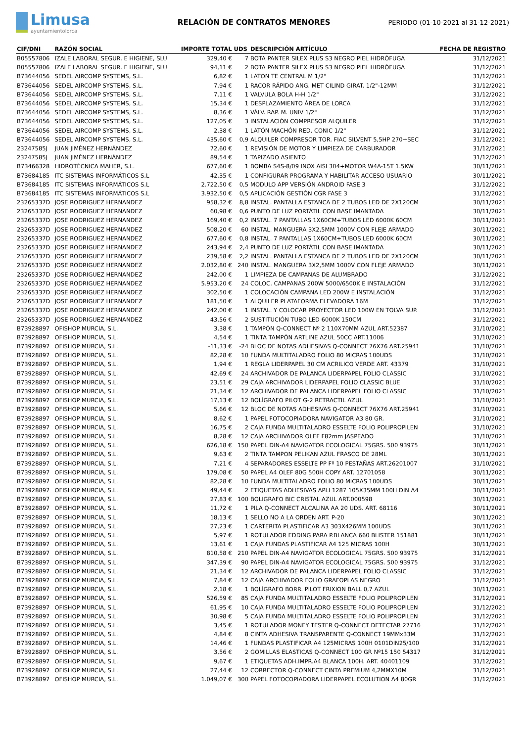Limusa
ayuntamientolorca
RELACIÓN DE CONTRATOS MENORES
PERIODO (01-10-2021 al 31-12-2021)
| CIF/DNI | RAZÓN SOCIAL | IMPORTE TOTAL | UDS | DESCRIPCIÓN ARTÍCULO | FECHA DE REGISTRO |
| --- | --- | --- | --- | --- | --- |
| B05557806 | IZALE LABORAL SEGUR. E HIGIENE, SLU | 329,40 € | 7 | BOTA PANTER SILEX PLUS S3 NEGRO PIEL HIDRÓFUGA | 31/12/2021 |
| B05557806 | IZALE LABORAL SEGUR. E HIGIENE, SLU | 94,11 € | 2 | BOTA PANTER SILEX PLUS S3 NEGRO PIEL HIDRÓFUGA | 31/12/2021 |
| B73644056 | SEDEL AIRCOMP SYSTEMS, S.L. | 6,82 € | 1 | LATON TE CENTRAL M 1/2" | 31/12/2021 |
| B73644056 | SEDEL AIRCOMP SYSTEMS, S.L. | 7,94 € | 1 | RACOR RÁPIDO ANG. MET CILIND GIRAT. 1/2"-12MM | 31/12/2021 |
| B73644056 | SEDEL AIRCOMP SYSTEMS, S.L. | 7,11 € | 1 | VALVULA BOLA H-H 1/2" | 31/12/2021 |
| B73644056 | SEDEL AIRCOMP SYSTEMS, S.L. | 15,34 € | 1 | DESPLAZAMIENTO ÁREA DE LORCA | 31/12/2021 |
| B73644056 | SEDEL AIRCOMP SYSTEMS, S.L. | 8,36 € | 1 | VÁLV. RAP. M. UNIV 1/2" | 31/12/2021 |
| B73644056 | SEDEL AIRCOMP SYSTEMS, S.L. | 127,05 € | 3 | INSTALACIÓN COMPRESOR ALQUILER | 31/12/2021 |
| B73644056 | SEDEL AIRCOMP SYSTEMS, S.L. | 2,38 € | 1 | LATÓN MACHÓN RED. CONIC 1/2" | 31/12/2021 |
| B73644056 | SEDEL AIRCOMP SYSTEMS, S.L. | 435,60 € | 0,9 | ALQUILER COMPRESOR TOR. FIAC SILVENT 5,5HP 270+SEC | 31/12/2021 |
| 23247585J | JUAN JIMÉNEZ HERNÁNDEZ | 72,60 € | 1 | REVISIÓN DE MOTOR Y LIMPIEZA DE CARBURADOR | 31/12/2021 |
| 23247585J | JUAN JIMÉNEZ HERNÁNDEZ | 89,54 € | 1 | TAPIZADO ASIENTO | 31/12/2021 |
| B73466328 | HIDROTÉCNICA MAHER, S.L. | 677,60 € | 1 | BOMBA S4S-8/09 INOX AISI 304+MOTOR W4A-15T 1.5KW | 30/11/2021 |
| B73684185 | ITC SISTEMAS INFORMÁTICOS S.L | 42,35 € | 1 | CONFIGURAR PROGRAMA Y HABILITAR ACCESO USUARIO | 30/11/2021 |
| B73684185 | ITC SISTEMAS INFORMÁTICOS S.L | 2.722,50 € | 0,5 | MODULO APP VERSIÓN ANDROID FASE 3 | 31/12/2021 |
| B73684185 | ITC SISTEMAS INFORMÁTICOS S.L | 3.932,50 € | 0,5 | APLICACIÓN GESTIÓN CGR FASE 3 | 31/12/2021 |
| 23265337D | JOSE RODRIGUEZ HERNANDEZ | 958,32 € | 8,8 | INSTAL. PANTALLA ESTANCA DE 2 TUBOS LED DE 2X120CM | 30/11/2021 |
| 23265337D | JOSE RODRIGUEZ HERNANDEZ | 60,98 € | 0,6 | PUNTO DE LUZ PORTÁTIL CON BASE IMANTADA | 30/11/2021 |
| 23265337D | JOSE RODRIGUEZ HERNANDEZ | 169,40 € | 0,2 | INSTAL. 7 PANTALLAS 1X60CM+TUBOS LED 6000K 60CM | 30/11/2021 |
| 23265337D | JOSE RODRIGUEZ HERNANDEZ | 508,20 € | 60 | INSTAL. MANGUERA 3X2,5MM 1000V CON FLEJE ARMADO | 30/11/2021 |
| 23265337D | JOSE RODRIGUEZ HERNANDEZ | 677,60 € | 0,8 | INSTAL. 7 PANTALLAS 1X60CM+TUBOS LED 6000K 60CM | 30/11/2021 |
| 23265337D | JOSE RODRIGUEZ HERNANDEZ | 243,94 € | 2,4 | PUNTO DE LUZ PORTÁTIL CON BASE IMANTADA | 30/11/2021 |
| 23265337D | JOSE RODRIGUEZ HERNANDEZ | 239,58 € | 2,2 | INSTAL. PANTALLA ESTANCA DE 2 TUBOS LED DE 2X120CM | 30/11/2021 |
| 23265337D | JOSE RODRIGUEZ HERNANDEZ | 2.032,80 € | 240 | INSTAL. MANGUERA 3X2,5MM 1000V CON FLEJE ARMADO | 30/11/2021 |
| 23265337D | JOSE RODRIGUEZ HERNANDEZ | 242,00 € | 1 | LIMPIEZA DE CAMPANAS DE ALUMBRADO | 31/12/2021 |
| 23265337D | JOSE RODRIGUEZ HERNANDEZ | 5.953,20 € | 24 | COLOC. CAMPANAS 200W 5000/6500K E INSTALACIÓN | 31/12/2021 |
| 23265337D | JOSE RODRIGUEZ HERNANDEZ | 302,50 € | 1 | COLOCACIÓN CAMPANA LED 200W E INSTALACIÓN | 31/12/2021 |
| 23265337D | JOSE RODRIGUEZ HERNANDEZ | 181,50 € | 1 | ALQUILER PLATAFORMA ELEVADORA 16M | 31/12/2021 |
| 23265337D | JOSE RODRIGUEZ HERNANDEZ | 242,00 € | 1 | INSTAL. Y COLOCAR PROYECTOR LED 100W EN TOLVA SUP. | 31/12/2021 |
| 23265337D | JOSE RODRIGUEZ HERNANDEZ | 43,56 € | 2 | SUSTITUCIÓN TUBO LED 6000K 150CM | 31/12/2021 |
| B73928897 | OFISHOP MURCIA, S.L. | 3,38 € | 1 | TAMPÓN Q-CONNECT Nº 2 110X70MM AZUL ART.52387 | 31/10/2021 |
| B73928897 | OFISHOP MURCIA, S.L. | 4,54 € | 1 | TINTA TAMPÓN ARTLINE AZUL 50CC ART.11006 | 31/10/2021 |
| B73928897 | OFISHOP MURCIA, S.L. | -11,33 € | -24 | BLOC DE NOTAS ADHESIVAS Q-CONNECT 76X76 ART.25941 | 31/10/2021 |
| B73928897 | OFISHOP MURCIA, S.L. | 82,28 € | 10 | FUNDA MULTITALADRO FOLIO 80 MICRAS 100UDS | 31/10/2021 |
| B73928897 | OFISHOP MURCIA, S.L. | 1,94 € | 1 | REGLA LIDERPAPEL 30 CM ACRILICO VERDE ART. 43379 | 31/10/2021 |
| B73928897 | OFISHOP MURCIA, S.L. | 42,69 € | 24 | ARCHIVADOR DE PALANCA LIDERPAPEL FOLIO CLASSIC | 31/10/2021 |
| B73928897 | OFISHOP MURCIA, S.L. | 23,51 € | 29 | CAJA ARCHIVADOR LIDERPAPEL FOLIO CLASSIC BLUE | 31/10/2021 |
| B73928897 | OFISHOP MURCIA, S.L. | 21,34 € | 12 | ARCHIVADOR DE PALANCA LIDERPAPEL FOLIO CLASSIC | 31/10/2021 |
| B73928897 | OFISHOP MURCIA, S.L. | 17,13 € | 12 | BOLÍGRAFO PILOT G-2 RETRACTIL AZUL | 31/10/2021 |
| B73928897 | OFISHOP MURCIA, S.L. | 5,66 € | 12 | BLOC DE NOTAS ADHESIVAS Q-CONNECT 76X76 ART.25941 | 31/10/2021 |
| B73928897 | OFISHOP MURCIA, S.L. | 8,62 € | 1 | PAPEL FOTOCOPIADORA NAVIGATOR A3 80 GR. | 31/10/2021 |
| B73928897 | OFISHOP MURCIA, S.L. | 16,75 € | 2 | CAJA FUNDA MULTITALADRO ESSELTE FOLIO POLIPROPILEN | 31/10/2021 |
| B73928897 | OFISHOP MURCIA, S.L. | 8,28 € | 12 | CAJA ARCHIVADOR OLEF F82mm JASPEADO | 31/10/2021 |
| B73928897 | OFISHOP MURCIA, S.L. | 626,18 € | 150 | PAPEL DIN-A4 NAVIGATOR ECOLOGICAL 75GRS. 500 93975 | 30/11/2021 |
| B73928897 | OFISHOP MURCIA, S.L. | 9,63 € | 2 | TINTA TAMPON PELIKAN AZUL FRASCO DE 28ML | 30/11/2021 |
| B73928897 | OFISHOP MURCIA, S.L. | 7,21 € | 4 | SEPARADORES ESSELTE PP Fº 10 PESTAÑAS ART.26201007 | 31/10/2021 |
| B73928897 | OFISHOP MURCIA, S.L. | 179,08 € | 50 | PAPEL A4 OLEF 80G 500H COPY ART. 12701058 | 30/11/2021 |
| B73928897 | OFISHOP MURCIA, S.L. | 82,28 € | 10 | FUNDA MULTITALADRO FOLIO 80 MICRAS 100UDS | 30/11/2021 |
| B73928897 | OFISHOP MURCIA, S.L. | 49,44 € | 2 | ETIQUETAS ADHESIVAS APLI 1287 105X35MM 100H DIN A4 | 30/11/2021 |
| B73928897 | OFISHOP MURCIA, S.L. | 27,83 € | 100 | BOLIGRAFO BIC CRISTAL AZUL ART.000598 | 30/11/2021 |
| B73928897 | OFISHOP MURCIA, S.L. | 11,72 € | 1 | PILA Q-CONNECT ALCALINA AA 20 UDS. ART. 68116 | 30/11/2021 |
| B73928897 | OFISHOP MURCIA, S.L. | 18,13 € | 1 | SELLO NO A LA ORDEN ART. P-20 | 30/11/2021 |
| B73928897 | OFISHOP MURCIA, S.L. | 27,23 € | 1 | CARTERITA PLASTIFICAR A3 303X426MM 100UDS | 30/11/2021 |
| B73928897 | OFISHOP MURCIA, S.L. | 5,97 € | 1 | ROTULADOR EDDING PARA P.BLANCA 660 BLISTER 151881 | 30/11/2021 |
| B73928897 | OFISHOP MURCIA, S.L. | 13,61 € | 1 | CAJA FUNDAS PLASTIFICAR A4 125 MICRAS 100H | 30/11/2021 |
| B73928897 | OFISHOP MURCIA, S.L. | 810,58 € | 210 | PAPEL DIN-A4 NAVIGATOR ECOLOGICAL 75GRS. 500 93975 | 31/12/2021 |
| B73928897 | OFISHOP MURCIA, S.L. | 347,39 € | 90 | PAPEL DIN-A4 NAVIGATOR ECOLOGICAL 75GRS. 500 93975 | 31/12/2021 |
| B73928897 | OFISHOP MURCIA, S.L. | 21,34 € | 12 | ARCHIVADOR DE PALANCA LIDERPAPEL FOLIO CLASSIC | 31/12/2021 |
| B73928897 | OFISHOP MURCIA, S.L. | 7,84 € | 12 | CAJA ARCHIVADOR FOLIO GRAFOPLAS NEGRO | 31/12/2021 |
| B73928897 | OFISHOP MURCIA, S.L. | 2,18 € | 1 | BOLÍGRAFO BORR. PILOT FRIXION BALL 0,7 AZUL | 30/11/2021 |
| B73928897 | OFISHOP MURCIA, S.L. | 526,59 € | 85 | CAJA FUNDA MULTITALADRO ESSELTE FOLIO POLIPROPILEN | 31/12/2021 |
| B73928897 | OFISHOP MURCIA, S.L. | 61,95 € | 10 | CAJA FUNDA MULTITALADRO ESSELTE FOLIO POLIPROPILEN | 31/12/2021 |
| B73928897 | OFISHOP MURCIA, S.L. | 30,98 € | 5 | CAJA FUNDA MULTITALADRO ESSELTE FOLIO POLIPROPILEN | 31/12/2021 |
| B73928897 | OFISHOP MURCIA, S.L. | 3,45 € | 1 | ROTULADOR MONEY TESTER Q-CONNECT DETECTAR 27716 | 31/12/2021 |
| B73928897 | OFISHOP MURCIA, S.L. | 4,84 € | 8 | CINTA ADHESIVA TRANSPARENTE Q-CONNECT 19MMx33M | 31/12/2021 |
| B73928897 | OFISHOP MURCIA, S.L. | 14,46 € | 1 | FUNDAS PLASTIFICAR A4 125MICRAS 100H 0101DIN25/100 | 31/12/2021 |
| B73928897 | OFISHOP MURCIA, S.L. | 3,56 € | 2 | GOMILLAS ELASTICAS Q-CONNECT 100 GR Nº15 150 54317 | 31/12/2021 |
| B73928897 | OFISHOP MURCIA, S.L. | 9,67 € | 1 | ETIQUETAS ADH.IMPR.A4 BLANCA 100H. ART. 40401109 | 31/12/2021 |
| B73928897 | OFISHOP MURCIA, S.L. | 27,44 € | 12 | CORRECTOR Q-CONNECT CINTA PREMIUM 4,2MMX10M | 31/12/2021 |
| B73928897 | OFISHOP MURCIA, S.L. | 1.049,07 € | 300 | PAPEL FOTOCOPIADORA LIDERPAPEL ECOLUTION A4 80GR | 31/12/2021 |